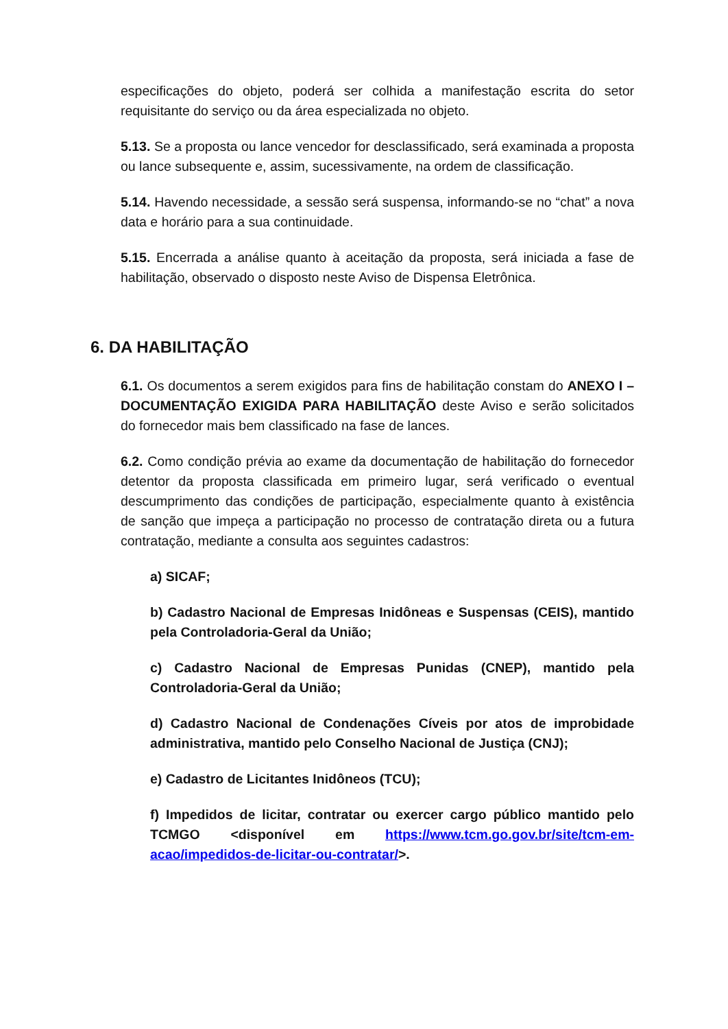especificações do objeto, poderá ser colhida a manifestação escrita do setor requisitante do serviço ou da área especializada no objeto.
5.13. Se a proposta ou lance vencedor for desclassificado, será examinada a proposta ou lance subsequente e, assim, sucessivamente, na ordem de classificação.
5.14. Havendo necessidade, a sessão será suspensa, informando-se no “chat” a nova data e horário para a sua continuidade.
5.15. Encerrada a análise quanto à aceitação da proposta, será iniciada a fase de habilitação, observado o disposto neste Aviso de Dispensa Eletrônica.
6. DA HABILITAÇÃO
6.1. Os documentos a serem exigidos para fins de habilitação constam do ANEXO I – DOCUMENTAÇÃO EXIGIDA PARA HABILITAÇÃO deste Aviso e serão solicitados do fornecedor mais bem classificado na fase de lances.
6.2. Como condição prévia ao exame da documentação de habilitação do fornecedor detentor da proposta classificada em primeiro lugar, será verificado o eventual descumprimento das condições de participação, especialmente quanto à existência de sanção que impeça a participação no processo de contratação direta ou a futura contratação, mediante a consulta aos seguintes cadastros:
a) SICAF;
b) Cadastro Nacional de Empresas Inidôneas e Suspensas (CEIS), mantido pela Controladoria-Geral da União;
c) Cadastro Nacional de Empresas Punidas (CNEP), mantido pela Controladoria-Geral da União;
d) Cadastro Nacional de Condenações Cíveis por atos de improbidade administrativa, mantido pelo Conselho Nacional de Justiça (CNJ);
e) Cadastro de Licitantes Inidôneos (TCU);
f) Impedidos de licitar, contratar ou exercer cargo público mantido pelo TCMGO <disponível em https://www.tcm.go.gov.br/site/tcm-em-acao/impedidos-de-licitar-ou-contratar/>.